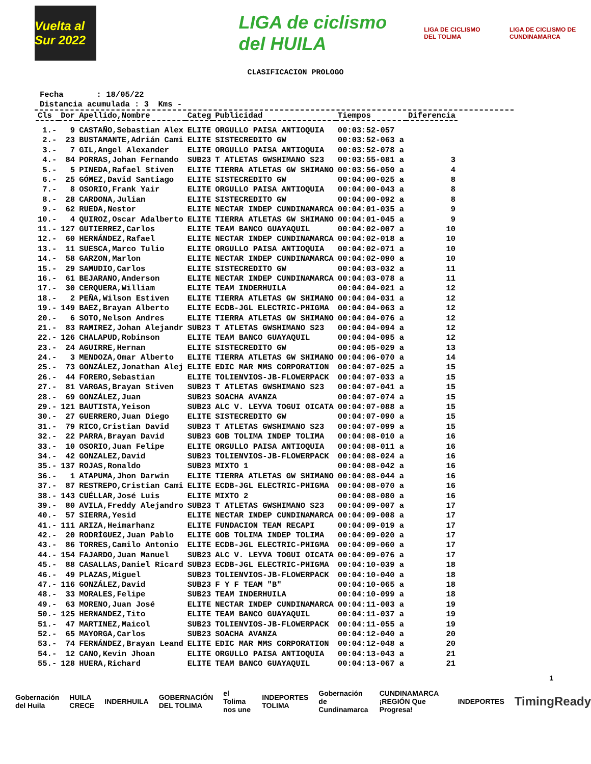Vuelta al Sur 2022
LIGA de ciclismo del HUILA
LIGA DE CICLISMO DEL TOLIMA
LIGA DE CICLISMO DE CUNDINAMARCA
CLASIFICACION PROLOGO
Fecha : 18/05/22 Distancia acumulada : 3 Kms -
| Cls | Dor | Apellido,Nombre | Categ | Publicidad | Tiempos | Diferencia |
| --- | --- | --- | --- | --- | --- | --- |
| 1.- | 9 | CASTAÑO,Sebastian Alex | ELITE | ORGULLO PAISA ANTIOQUIA | 00:03:52-057 | |
| 2.- | 23 | BUSTAMANTE,Adrián Cami | ELITE | SISTECREDITO GW | 00:03:52-063 a | |
| 3.- | 7 | GIL,Angel Alexander | ELITE | ORGULLO PAISA ANTIOQUIA | 00:03:52-078 a | |
| 4.- | 84 | PORRAS,Johan Fernando | SUB23 | T ATLETAS GWSHIMANO S23 | 00:03:55-081 a | 3 |
| 5.- | 5 | PINEDA,Rafael Stiven | ELITE | TIERRA ATLETAS GW SHIMANO | 00:03:56-050 a | 4 |
| 6.- | 25 | GÓMEZ,David Santiago | ELITE | SISTECREDITO GW | 00:04:00-025 a | 8 |
| 7.- | 8 | OSORIO,Frank Yair | ELITE | ORGULLO PAISA ANTIOQUIA | 00:04:00-043 a | 8 |
| 8.- | 28 | CARDONA,Julian | ELITE | SISTECREDITO GW | 00:04:00-092 a | 8 |
| 9.- | 62 | RUEDA,Nestor | ELITE | NECTAR INDEP CUNDINAMARCA | 00:04:01-035 a | 9 |
| 10.- | 4 | QUIROZ,Oscar Adalberto | ELITE | TIERRA ATLETAS GW SHIMANO | 00:04:01-045 a | 9 |
| 11.- | 127 | GUTIERREZ,Carlos | ELITE | TEAM BANCO GUAYAQUIL | 00:04:02-007 a | 10 |
| 12.- | 60 | HERNÁNDEZ,Rafael | ELITE | NECTAR INDEP CUNDINAMARCA | 00:04:02-018 a | 10 |
| 13.- | 11 | SUESCA,Marco Tulio | ELITE | ORGULLO PAISA ANTIOQUIA | 00:04:02-071 a | 10 |
| 14.- | 58 | GARZON,Marlon | ELITE | NECTAR INDEP CUNDINAMARCA | 00:04:02-090 a | 10 |
| 15.- | 29 | SAMUDIO,Carlos | ELITE | SISTECREDITO GW | 00:04:03-032 a | 11 |
| 16.- | 61 | BEJARANO,Anderson | ELITE | NECTAR INDEP CUNDINAMARCA | 00:04:03-078 a | 11 |
| 17.- | 30 | CERQUERA,William | ELITE | TEAM INDERHUILA | 00:04:04-021 a | 12 |
| 18.- | 2 | PEÑA,Wilson Estiven | ELITE | TIERRA ATLETAS GW SHIMANO | 00:04:04-031 a | 12 |
| 19.- | 149 | BAEZ,Brayan Alberto | ELITE | ECDB-JGL ELECTRIC-PHIGMA | 00:04:04-063 a | 12 |
| 20.- | 6 | SOTO,Nelson Andres | ELITE | TIERRA ATLETAS GW SHIMANO | 00:04:04-076 a | 12 |
| 21.- | 83 | RAMIREZ,Johan Alejandr | SUB23 | T ATLETAS GWSHIMANO S23 | 00:04:04-094 a | 12 |
| 22.- | 126 | CHALAPUD,Robinson | ELITE | TEAM BANCO GUAYAQUIL | 00:04:04-095 a | 12 |
| 23.- | 24 | AGUIRRE,Hernan | ELITE | SISTECREDITO GW | 00:04:05-029 a | 13 |
| 24.- | 3 | MENDOZA,Omar Alberto | ELITE | TIERRA ATLETAS GW SHIMANO | 00:04:06-070 a | 14 |
| 25.- | 73 | GONZÁLEZ,Jonathan Alej | ELITE | EDIC MAR MMS CORPORATION | 00:04:07-025 a | 15 |
| 26.- | 44 | FORERO,Sebastian | ELITE | TOLIENVIOS-JB-FLOWERPACK | 00:04:07-033 a | 15 |
| 27.- | 81 | VARGAS,Brayan Stiven | SUB23 | T ATLETAS GWSHIMANO S23 | 00:04:07-041 a | 15 |
| 28.- | 69 | GONZÁLEZ,Juan | SUB23 | SOACHA AVANZA | 00:04:07-074 a | 15 |
| 29.- | 121 | BAUTISTA,Yeison | SUB23 | ALC V. LEYVA TOGUI OICATA | 00:04:07-088 a | 15 |
| 30.- | 27 | GUERRERO,Juan Diego | ELITE | SISTECREDITO GW | 00:04:07-090 a | 15 |
| 31.- | 79 | RICO,Cristian David | SUB23 | T ATLETAS GWSHIMANO S23 | 00:04:07-099 a | 15 |
| 32.- | 22 | PARRA,Brayan David | SUB23 | GOB TOLIMA INDEP TOLIMA | 00:04:08-010 a | 16 |
| 33.- | 10 | OSORIO,Juan Felipe | ELITE | ORGULLO PAISA ANTIOQUIA | 00:04:08-011 a | 16 |
| 34.- | 42 | GONZALEZ,David | SUB23 | TOLIENVIOS-JB-FLOWERPACK | 00:04:08-024 a | 16 |
| 35.- | 137 | ROJAS,Ronaldo | SUB23 | MIXTO 1 | 00:04:08-042 a | 16 |
| 36.- | 1 | ATAPUMA,Jhon Darwin | ELITE | TIERRA ATLETAS GW SHIMANO | 00:04:08-044 a | 16 |
| 37.- | 87 | RESTREPO,Cristian Cami | ELITE | ECDB-JGL ELECTRIC-PHIGMA | 00:04:08-070 a | 16 |
| 38.- | 143 | CUÉLLAR,José Luis | ELITE | MIXTO 2 | 00:04:08-080 a | 16 |
| 39.- | 80 | AVILA,Freddy Alejandro | SUB23 | T ATLETAS GWSHIMANO S23 | 00:04:09-007 a | 17 |
| 40.- | 57 | SIERRA,Yesid | ELITE | NECTAR INDEP CUNDINAMARCA | 00:04:09-008 a | 17 |
| 41.- | 111 | ARIZA,Heimarhanz | ELITE | FUNDACION TEAM RECAPI | 00:04:09-019 a | 17 |
| 42.- | 20 | RODRÍGUEZ,Juan Pablo | ELITE | GOB TOLIMA INDEP TOLIMA | 00:04:09-020 a | 17 |
| 43.- | 86 | TORRES,Camilo Antonio | ELITE | ECDB-JGL ELECTRIC-PHIGMA | 00:04:09-060 a | 17 |
| 44.- | 154 | FAJARDO,Juan Manuel | SUB23 | ALC V. LEYVA TOGUI OICATA | 00:04:09-076 a | 17 |
| 45.- | 88 | CASALLAS,Daniel Ricard | SUB23 | ECDB-JGL ELECTRIC-PHIGMA | 00:04:10-039 a | 18 |
| 46.- | 49 | PLAZAS,Miguel | SUB23 | TOLIENVIOS-JB-FLOWERPACK | 00:04:10-040 a | 18 |
| 47.- | 116 | GONZÁLEZ,David | SUB23 | F Y F TEAM "B" | 00:04:10-065 a | 18 |
| 48.- | 33 | MORALES,Felipe | SUB23 | TEAM INDERHUILA | 00:04:10-099 a | 18 |
| 49.- | 63 | MORENO,Juan José | ELITE | NECTAR INDEP CUNDINAMARCA | 00:04:11-003 a | 19 |
| 50.- | 125 | HERNANDEZ,Tito | ELITE | TEAM BANCO GUAYAQUIL | 00:04:11-037 a | 19 |
| 51.- | 47 | MARTINEZ,Maicol | SUB23 | TOLIENVIOS-JB-FLOWERPACK | 00:04:11-055 a | 19 |
| 52.- | 65 | MAYORGA,Carlos | SUB23 | SOACHA AVANZA | 00:04:12-040 a | 20 |
| 53.- | 74 | FERNÁNDEZ,Brayan Leand | ELITE | EDIC MAR MMS CORPORATION | 00:04:12-048 a | 20 |
| 54.- | 12 | CANO,Kevin Jhoan | ELITE | ORGULLO PAISA ANTIOQUIA | 00:04:13-043 a | 21 |
| 55.- | 128 | HUERA,Richard | ELITE | TEAM BANCO GUAYAQUIL | 00:04:13-067 a | 21 |
Gobernación del Huila HUILA CRECE INDERHUILA GOBERNACIÓN DEL TOLIMA el Tolima nos une INDEPORTES TOLIMA Gobernación de Cundinamarca CUNDINAMARCA ¡REGIÓN Que Progresa! INDEPORTES TimingReady
1